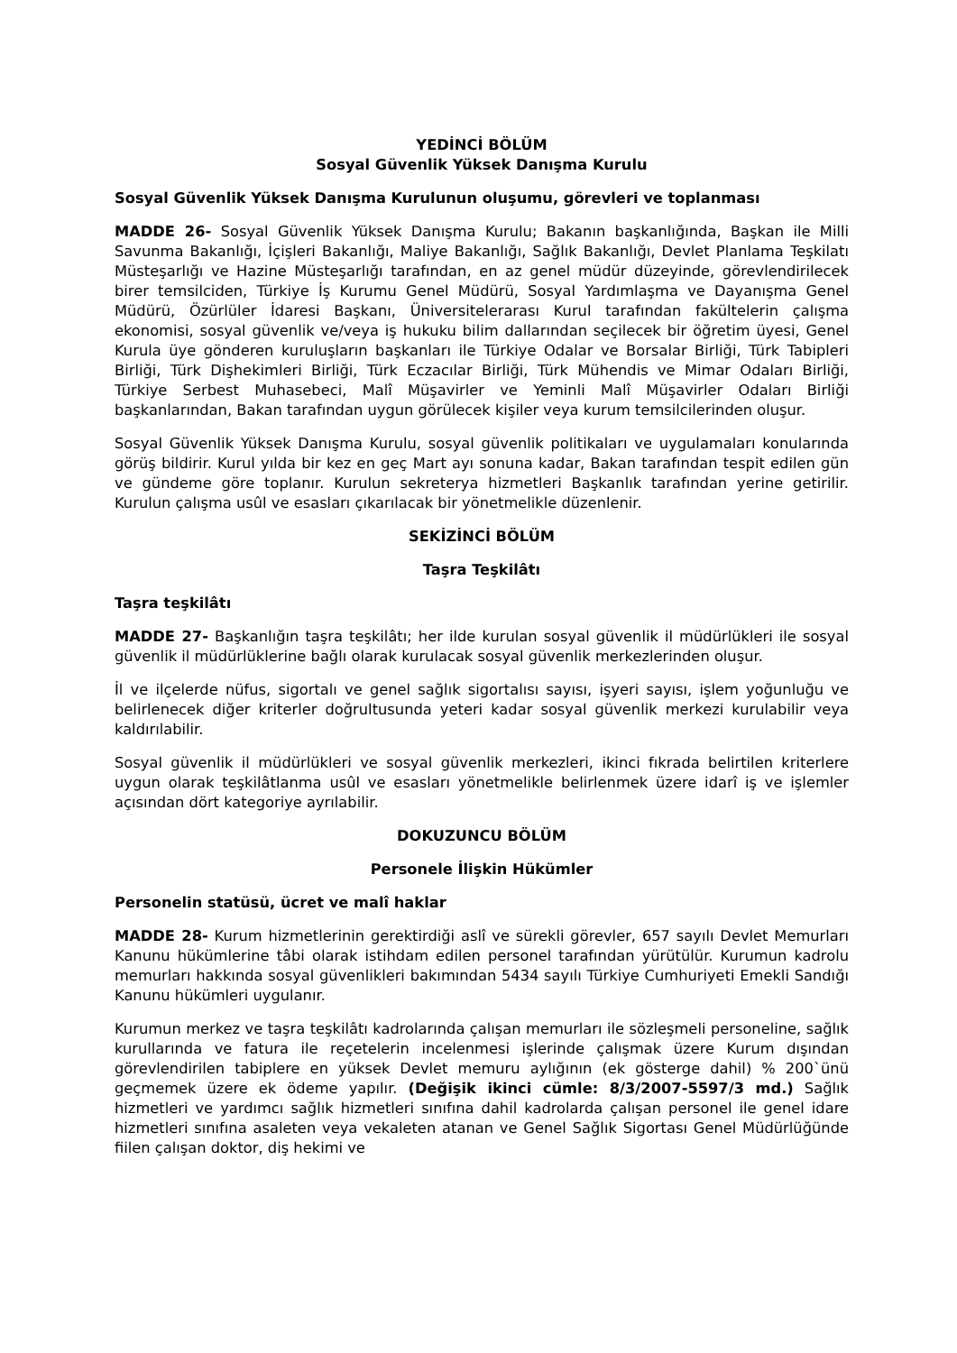YEDİNCİ BÖLÜM
Sosyal Güvenlik Yüksek Danışma Kurulu
Sosyal Güvenlik Yüksek Danışma Kurulunun oluşumu, görevleri ve toplanması
MADDE 26- Sosyal Güvenlik Yüksek Danışma Kurulu; Bakanın başkanlığında, Başkan ile Milli Savunma Bakanlığı, İçişleri Bakanlığı, Maliye Bakanlığı, Sağlık Bakanlığı, Devlet Planlama Teşkilatı Müsteşarlığı ve Hazine Müsteşarlığı tarafından, en az genel müdür düzeyinde, görevlendirilecek birer temsilciden, Türkiye İş Kurumu Genel Müdürü, Sosyal Yardımlaşma ve Dayanışma Genel Müdürü, Özürlüler İdaresi Başkanı, Üniversitelerarası Kurul tarafından fakültelerin çalışma ekonomisi, sosyal güvenlik ve/veya iş hukuku bilim dallarından seçilecek bir öğretim üyesi, Genel Kurula üye gönderen kuruluşların başkanları ile Türkiye Odalar ve Borsalar Birliği, Türk Tabipleri Birliği, Türk Dişhekimleri Birliği, Türk Eczacılar Birliği, Türk Mühendis ve Mimar Odaları Birliği, Türkiye Serbest Muhasebeci, Malî Müşavirler ve Yeminli Malî Müşavirler Odaları Birliği başkanlarından, Bakan tarafından uygun görülecek kişiler veya kurum temsilcilerinden oluşur.
Sosyal Güvenlik Yüksek Danışma Kurulu, sosyal güvenlik politikaları ve uygulamaları konularında görüş bildirir. Kurul yılda bir kez en geç Mart ayı sonuna kadar, Bakan tarafından tespit edilen gün ve gündeme göre toplanır. Kurulun sekreterya hizmetleri Başkanlık tarafından yerine getirilir. Kurulun çalışma usûl ve esasları çıkarılacak bir yönetmelikle düzenlenir.
SEKİZİNCİ BÖLÜM
Taşra Teşkilâtı
Taşra teşkilâtı
MADDE 27- Başkanlığın taşra teşkilâtı; her ilde kurulan sosyal güvenlik il müdürlükleri ile sosyal güvenlik il müdürlüklerine bağlı olarak kurulacak sosyal güvenlik merkezlerinden oluşur.
İl ve ilçelerde nüfus, sigortalı ve genel sağlık sigortalısı sayısı, işyeri sayısı, işlem yoğunluğu ve belirlenecek diğer kriterler doğrultusunda yeteri kadar sosyal güvenlik merkezi kurulabilir veya kaldırılabilir.
Sosyal güvenlik il müdürlükleri ve sosyal güvenlik merkezleri, ikinci fıkrada belirtilen kriterlere uygun olarak teşkilâtlanma usûl ve esasları yönetmelikle belirlenmek üzere idarî iş ve işlemler açısından dört kategoriye ayrılabilir.
DOKUZUNCU BÖLÜM
Personele İlişkin Hükümler
Personelin statüsü, ücret ve malî haklar
MADDE 28- Kurum hizmetlerinin gerektirdiği aslî ve sürekli görevler, 657 sayılı Devlet Memurları Kanunu hükümlerine tâbi olarak istihdam edilen personel tarafından yürütülür. Kurumun kadrolu memurları hakkında sosyal güvenlikleri bakımından 5434 sayılı Türkiye Cumhuriyeti Emekli Sandığı Kanunu hükümleri uygulanır.
Kurumun merkez ve taşra teşkilâtı kadrolarında çalışan memurları ile sözleşmeli personeline, sağlık kurullarında ve fatura ile reçetelerin incelenmesi işlerinde çalışmak üzere Kurum dışından görevlendirilen tabiplere en yüksek Devlet memuru aylığının (ek gösterge dahil) % 200`ünü geçmemek üzere ek ödeme yapılır. (Değişik ikinci cümle: 8/3/2007-5597/3 md.) Sağlık hizmetleri ve yardımcı sağlık hizmetleri sınıfına dahil kadrolarda çalışan personel ile genel idare hizmetleri sınıfına asaleten veya vekaleten atanan ve Genel Sağlık Sigortası Genel Müdürlüğünde fiilen çalışan doktor, diş hekimi ve